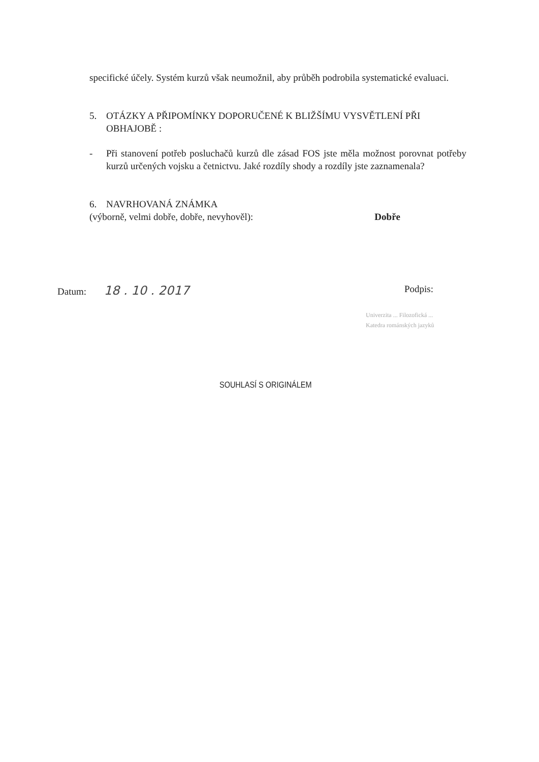specifické účely. Systém kurzů však neumožnil, aby průběh podrobila systematické evaluaci.
5. OTÁZKY A PŘIPOMÍNKY DOPORUČENÉ K BLIŽŠÍMU VYSVĚTLENÍ PŘI OBHAJOBĚ :
- Při stanovení potřeb posluchačů kurzů dle zásad FOS jste měla možnost porovnat potřeby kurzů určených vojsku a četnictvu. Jaké rozdíly shody a rozdíly jste zaznamenala?
6. NAVRHOVANÁ ZNÁMKA
(výborně, velmi dobře, dobře, nevyhověl): Dobře
Datum: 18 . 10 . 2017 Podpis:
Univerzita ... Filozofická ...
Katedra románských jazyků
SOUHLASÍ S ORIGINÁLEM